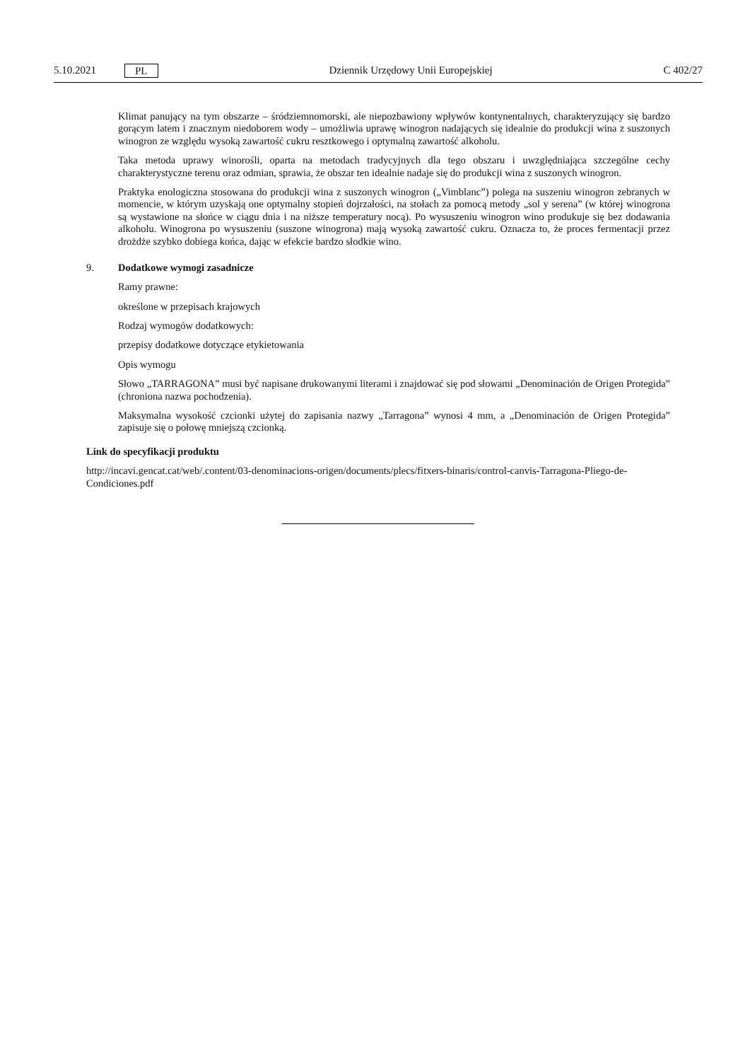5.10.2021 PL Dziennik Urzędowy Unii Europejskiej C 402/27
Klimat panujący na tym obszarze – śródziemnomorski, ale niepozbawiony wpływów kontynentalnych, charakteryzujący się bardzo gorącym latem i znacznym niedoborem wody – umożliwia uprawę winogron nadających się idealnie do produkcji wina z suszonych winogron ze względu wysoką zawartość cukru resztkowego i optymalną zawartość alkoholu.
Taka metoda uprawy winorośli, oparta na metodach tradycyjnych dla tego obszaru i uwzględniająca szczególne cechy charakterystyczne terenu oraz odmian, sprawia, że obszar ten idealnie nadaje się do produkcji wina z suszonych winogron.
Praktyka enologiczna stosowana do produkcji wina z suszonych winogron („Vimblanc”) polega na suszeniu winogron zebranych w momencie, w którym uzyskają one optymalny stopień dojrzałości, na stołach za pomocą metody „sol y serena” (w której winogrona są wystawione na słońce w ciągu dnia i na niższe temperatury nocą). Po wysuszeniu winogron wino produkuje się bez dodawania alkoholu. Winogrona po wysuszeniu (suszone winogrona) mają wysoką zawartość cukru. Oznacza to, że proces fermentacji przez drożdże szybko dobiega końca, dając w efekcie bardzo słodkie wino.
9. Dodatkowe wymogi zasadnicze
Ramy prawne:
określone w przepisach krajowych
Rodzaj wymogów dodatkowych:
przepisy dodatkowe dotyczące etykietowania
Opis wymogu
Słowo „TARRAGONA” musi być napisane drukowanymi literami i znajdować się pod słowami „Denominación de Origen Protegida” (chroniona nazwa pochodzenia).
Maksymalna wysokość czcionki użytej do zapisania nazwy „Tarragona” wynosi 4 mm, a „Denominación de Origen Protegida” zapisuje się o połowę mniejszą czcionką.
Link do specyfikacji produktu
http://incavi.gencat.cat/web/.content/03-denominacions-origen/documents/plecs/fitxers-binaris/control-canvis-Tarragona-Pliego-de-Condiciones.pdf